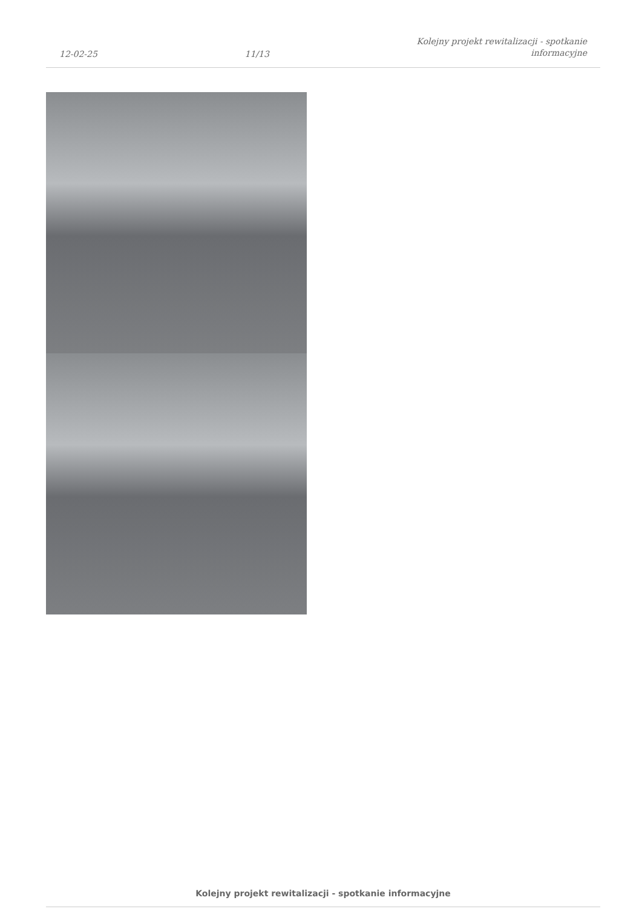12-02-25 11/13 Kolejny projekt rewitalizacji - spotkanie
informacyjne
Kolejny projekt rewitalizacji - spotkanie informacyjne